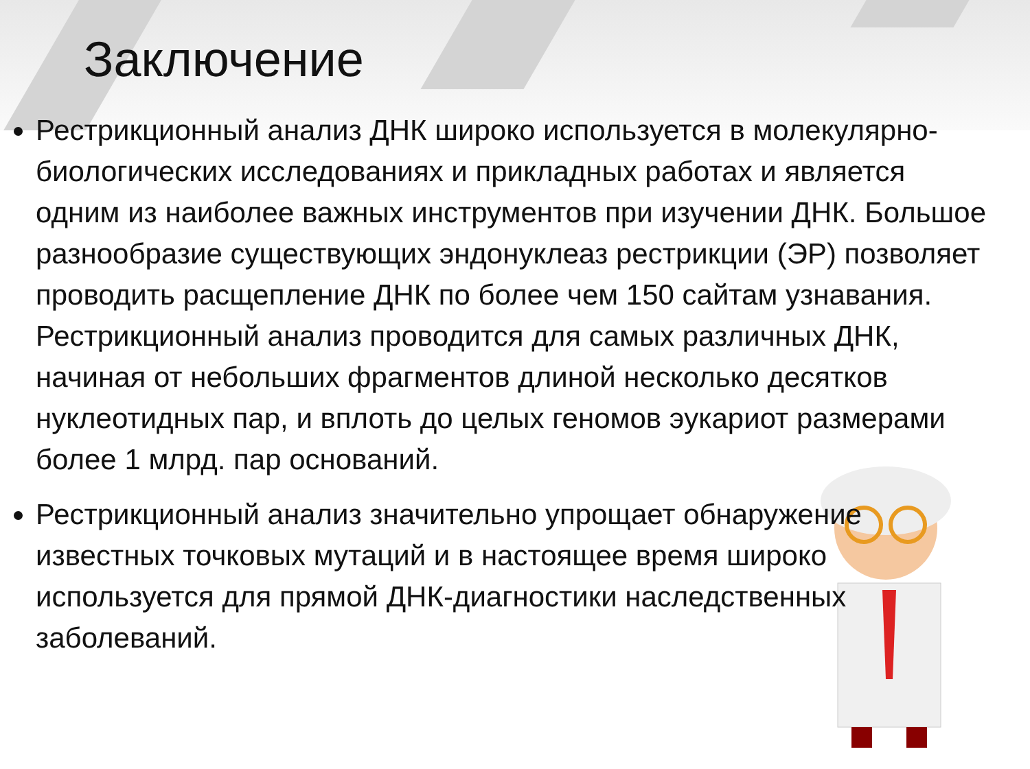Заключение
Рестрикционный анализ ДНК широко используется в молекулярно-биологических исследованиях и прикладных работах и является одним из наиболее важных инструментов при изучении ДНК. Большое разнообразие существующих эндонуклеаз рестрикции (ЭР) позволяет проводить расщепление ДНК по более чем 150 сайтам узнавания. Рестрикционный анализ проводится для самых различных ДНК, начиная от небольших фрагментов длиной несколько десятков нуклеотидных пар, и вплоть до целых геномов эукариот размерами более 1 млрд. пар оснований.
Рестрикционный анализ значительно упрощает обнаружение известных точковых мутаций и в настоящее время широко используется для прямой ДНК-диагностики наследственных заболеваний.